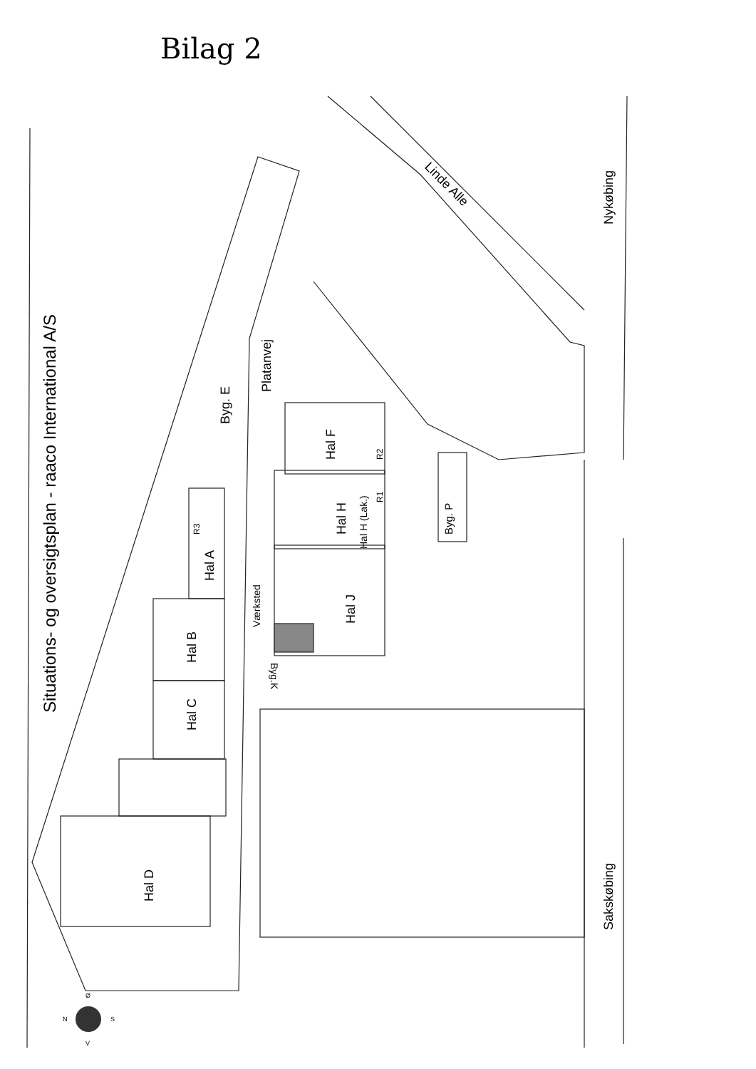Bilag 2
Situations- og oversigtsplan - raaco International A/S
Platanvej
Linde Alle
Nykøbing
Sakskøbing
Hal D
Hal C
Hal B
Hal A
Byg. E
Hal F
Hal H
Hal H (Lak.)
Hal J
Værksted
Byg.K
Byg. P
R3
R2
R1
N
S
Ø
V